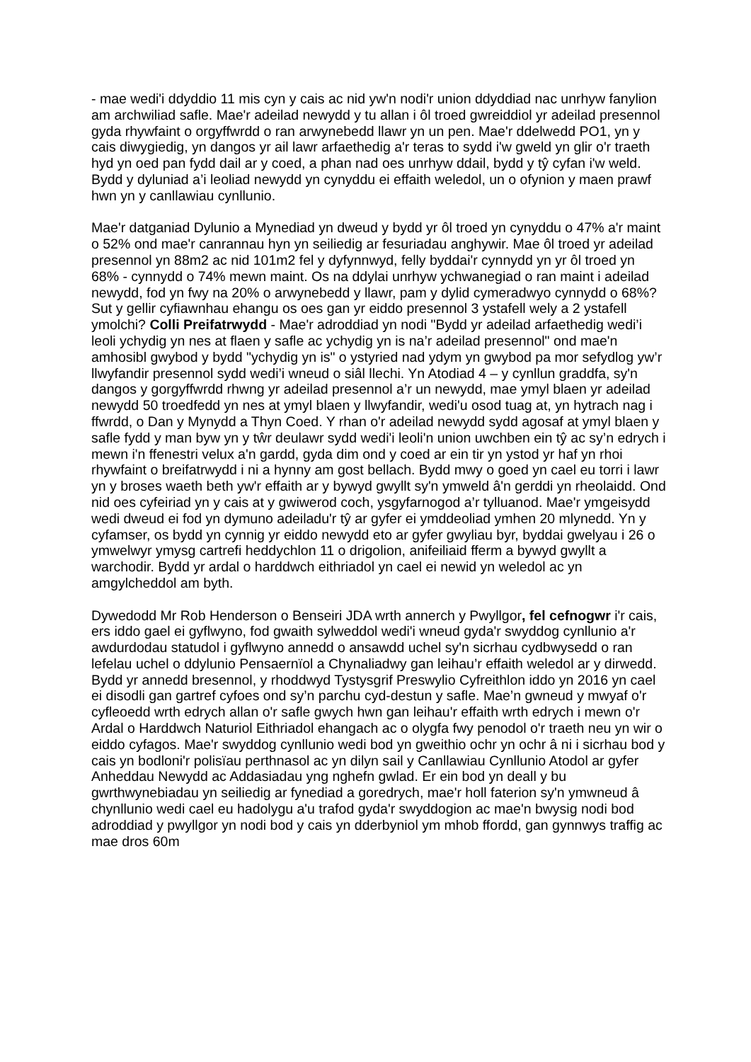- mae wedi'i ddyddio 11 mis cyn y cais ac nid yw'n nodi'r union ddyddiad nac unrhyw fanylion am archwiliad safle. Mae'r adeilad newydd y tu allan i ôl troed gwreiddiol yr adeilad presennol gyda rhywfaint o orgyffwrdd o ran arwynebedd llawr yn un pen. Mae'r ddelwedd PO1, yn y cais diwygiedig, yn dangos yr ail lawr arfaethedig a'r teras to sydd i'w gweld yn glir o'r traeth hyd yn oed pan fydd dail ar y coed, a phan nad oes unrhyw ddail, bydd y tŷ cyfan i'w weld. Bydd y dyluniad a’i leoliad newydd yn cynyddu ei effaith weledol, un o ofynion y maen prawf hwn yn y canllawiau cynllunio.
Mae'r datganiad Dylunio a Mynediad yn dweud y bydd yr ôl troed yn cynyddu o 47% a'r maint o 52% ond mae'r canrannau hyn yn seiliedig ar fesuriadau anghywir. Mae ôl troed yr adeilad presennol yn 88m2 ac nid 101m2 fel y dyfynnwyd, felly byddai'r cynnydd yn yr ôl troed yn 68% - cynnydd o 74% mewn maint. Os na ddylai unrhyw ychwanegiad o ran maint i adeilad newydd, fod yn fwy na 20% o arwynebedd y llawr, pam y dylid cymeradwyo cynnydd o 68%? Sut y gellir cyfiawnhau ehangu os oes gan yr eiddo presennol 3 ystafell wely a 2 ystafell ymolchi? Colli Preifatrwydd - Mae'r adroddiad yn nodi "Bydd yr adeilad arfaethedig wedi’i leoli ychydig yn nes at flaen y safle ac ychydig yn is na’r adeilad presennol" ond mae'n amhosibl gwybod y bydd "ychydig yn is" o ystyried nad ydym yn gwybod pa mor sefydlog yw’r llwyfandir presennol sydd wedi’i wneud o siâl llechi. Yn Atodiad 4 – y cynllun graddfa, sy'n dangos y gorgyffwrdd rhwng yr adeilad presennol a’r un newydd, mae ymyl blaen yr adeilad newydd 50 troedfedd yn nes at ymyl blaen y llwyfandir, wedi'u osod tuag at, yn hytrach nag i ffwrdd, o Dan y Mynydd a Thyn Coed. Y rhan o'r adeilad newydd sydd agosaf at ymyl blaen y safle fydd y man byw yn y tŵr deulawr sydd wedi'i leoli'n union uwchben ein tŷ ac sy’n edrych i mewn i'n ffenestri velux a'n gardd, gyda dim ond y coed ar ein tir yn ystod yr haf yn rhoi rhywfaint o breifatrwydd i ni a hynny am gost bellach. Bydd mwy o goed yn cael eu torri i lawr yn y broses waeth beth yw'r effaith ar y bywyd gwyllt sy'n ymweld â'n gerddi yn rheolaidd. Ond nid oes cyfeiriad yn y cais at y gwiwerod coch, ysgyfarnogod a’r tylluanod. Mae'r ymgeisydd wedi dweud ei fod yn dymuno adeiladu'r tŷ ar gyfer ei ymddeoliad ymhen 20 mlynedd. Yn y cyfamser, os bydd yn cynnig yr eiddo newydd eto ar gyfer gwyliau byr, byddai gwelyau i 26 o ymwelwyr ymysg cartrefi heddychlon 11 o drigolion, anifeiliaid fferm a bywyd gwyllt a warchodir. Bydd yr ardal o harddwch eithriadol yn cael ei newid yn weledol ac yn amgylcheddol am byth.
Dywedodd Mr Rob Henderson o Benseiri JDA wrth annerch y Pwyllgor, fel cefnogwr i'r cais, ers iddo gael ei gyflwyno, fod gwaith sylweddol wedi'i wneud gyda'r swyddog cynllunio a'r awdurdodau statudol i gyflwyno annedd o ansawdd uchel sy'n sicrhau cydbwysedd o ran lefelau uchel o ddylunio Pensaernïol a Chynaliadwy gan leihau’r effaith weledol ar y dirwedd. Bydd yr annedd bresennol, y rhoddwyd Tystysgrif Preswylio Cyfreithlon iddo yn 2016 yn cael ei disodli gan gartref cyfoes ond sy’n parchu cyd-destun y safle. Mae’n gwneud y mwyaf o'r cyfleoedd wrth edrych allan o'r safle gwych hwn gan leihau'r effaith wrth edrych i mewn o'r Ardal o Harddwch Naturiol Eithriadol ehangach ac o olygfa fwy penodol o'r traeth neu yn wir o eiddo cyfagos. Mae'r swyddog cynllunio wedi bod yn gweithio ochr yn ochr â ni i sicrhau bod y cais yn bodloni'r polisïau perthnasol ac yn dilyn sail y Canllawiau Cynllunio Atodol ar gyfer Anheddau Newydd ac Addasiadau yng nghefn gwlad. Er ein bod yn deall y bu gwrthwynebiadau yn seiliedig ar fynediad a goredrych, mae'r holl faterion sy'n ymwneud â chynllunio wedi cael eu hadolygu a'u trafod gyda'r swyddogion ac mae'n bwysig nodi bod adroddiad y pwyllgor yn nodi bod y cais yn dderbyniol ym mhob ffordd, gan gynnwys traffig ac mae dros 60m